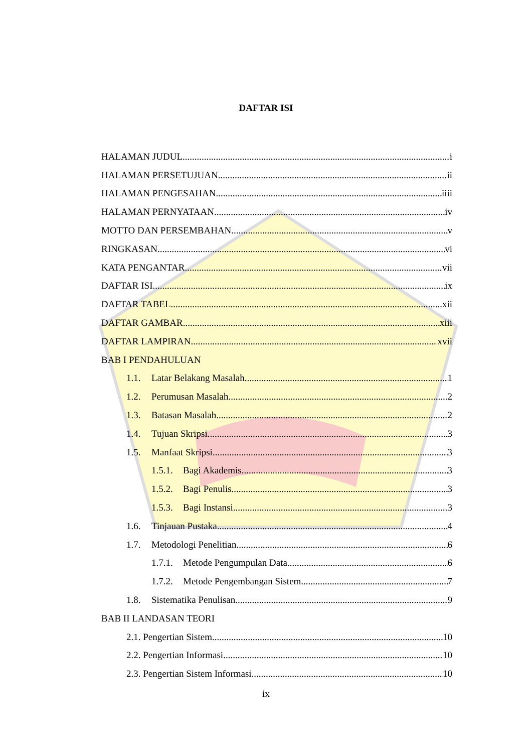DAFTAR ISI
HALAMAN JUDUL i
HALAMAN PERSETUJUAN ii
HALAMAN PENGESAHAN iiii
HALAMAN PERNYATAAN iv
MOTTO DAN PERSEMBAHAN v
RINGKASAN vi
KATA PENGANTAR vii
DAFTAR ISI ix
DAFTAR TABEL xii
DAFTAR GAMBAR xiii
DAFTAR LAMPIRAN xvii
BAB I PENDAHULUAN
1.1. Latar Belakang Masalah 1
1.2. Perumusan Masalah 2
1.3. Batasan Masalah 2
1.4. Tujuan Skripsi 3
1.5. Manfaat Skripsi 3
1.5.1. Bagi Akademis 3
1.5.2. Bagi Penulis 3
1.5.3. Bagi Instansi 3
1.6. Tinjauan Pustaka 4
1.7. Metodologi Penelitian 6
1.7.1. Metode Pengumpulan Data 6
1.7.2. Metode Pengembangan Sistem 7
1.8. Sistematika Penulisan 9
BAB II LANDASAN TEORI
2.1. Pengertian Sistem 10
2.2. Pengertian Informasi 10
2.3. Pengertian Sistem Informasi 10
ix